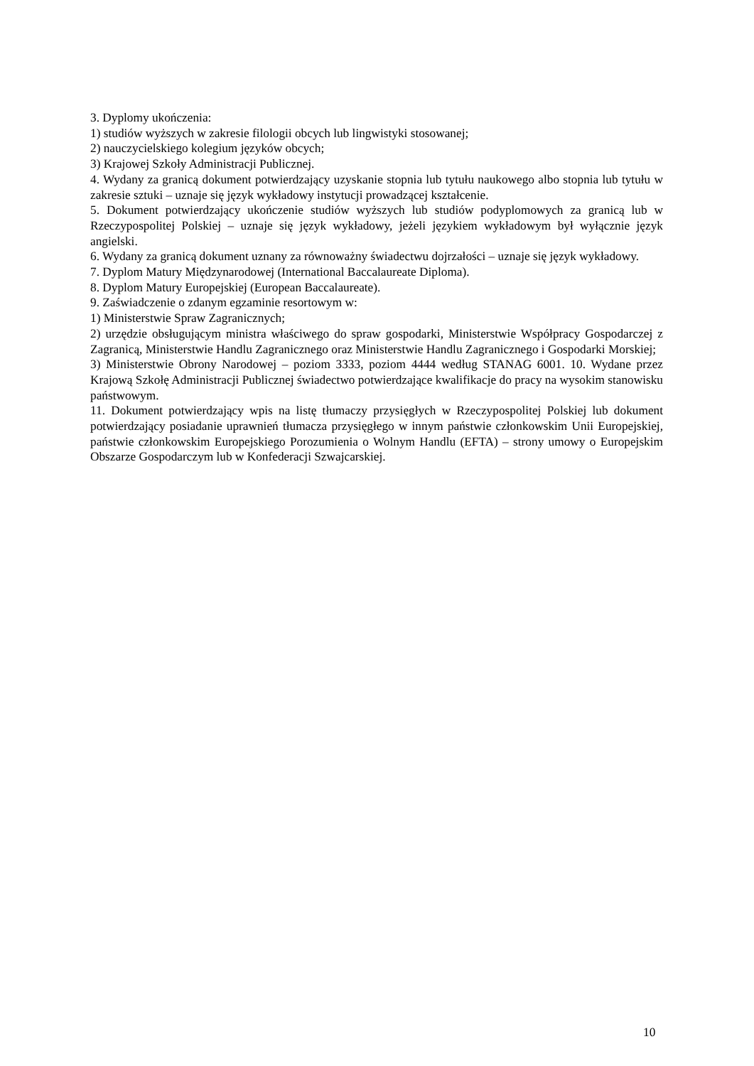3. Dyplomy ukończenia:
1) studiów wyższych w zakresie filologii obcych lub lingwistyki stosowanej;
2) nauczycielskiego kolegium języków obcych;
3) Krajowej Szkoły Administracji Publicznej.
4. Wydany za granicą dokument potwierdzający uzyskanie stopnia lub tytułu naukowego albo stopnia lub tytułu w zakresie sztuki – uznaje się język wykładowy instytucji prowadzącej kształcenie.
5. Dokument potwierdzający ukończenie studiów wyższych lub studiów podyplomowych za granicą lub w Rzeczypospolitej Polskiej – uznaje się język wykładowy, jeżeli językiem wykładowym był wyłącznie język angielski.
6. Wydany za granicą dokument uznany za równoważny świadectwu dojrzałości – uznaje się język wykładowy.
7. Dyplom Matury Międzynarodowej (International Baccalaureate Diploma).
8. Dyplom Matury Europejskiej (European Baccalaureate).
9. Zaświadczenie o zdanym egzaminie resortowym w:
1) Ministerstwie Spraw Zagranicznych;
2) urzędzie obsługującym ministra właściwego do spraw gospodarki, Ministerstwie Współpracy Gospodarczej z Zagranicą, Ministerstwie Handlu Zagranicznego oraz Ministerstwie Handlu Zagranicznego i Gospodarki Morskiej;
3) Ministerstwie Obrony Narodowej – poziom 3333, poziom 4444 według STANAG 6001. 10. Wydane przez Krajową Szkołę Administracji Publicznej świadectwo potwierdzające kwalifikacje do pracy na wysokim stanowisku państwowym.
11. Dokument potwierdzający wpis na listę tłumaczy przysięgłych w Rzeczypospolitej Polskiej lub dokument potwierdzający posiadanie uprawnień tłumacza przysięgłego w innym państwie członkowskim Unii Europejskiej, państwie członkowskim Europejskiego Porozumienia o Wolnym Handlu (EFTA) – strony umowy o Europejskim Obszarze Gospodarczym lub w Konfederacji Szwajcarskiej.
10